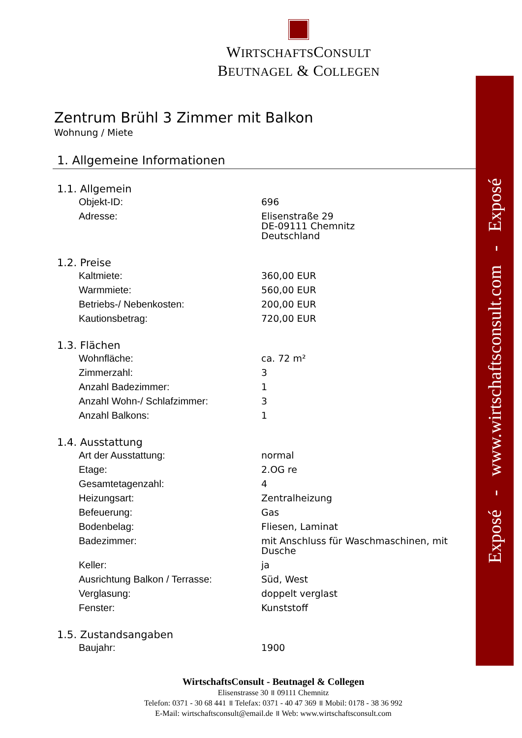WIRTSCHAFTSCONSULT
BEUTNAGEL & COLLEGEN
Zentrum Brühl 3 Zimmer mit Balkon
Wohnung / Miete
1. Allgemeine Informationen
1.1. Allgemein
| Objekt-ID: | 696 |
| Adresse: | Elisenstraße 29 DE-09111 Chemnitz Deutschland |
1.2. Preise
| Kaltmiete: | 360,00 EUR |
| Warmmiete: | 560,00 EUR |
| Betriebs-/ Nebenkosten: | 200,00 EUR |
| Kautionsbetrag: | 720,00 EUR |
1.3. Flächen
| Wohnfläche: | ca. 72 m² |
| Zimmerzahl: | 3 |
| Anzahl Badezimmer: | 1 |
| Anzahl Wohn-/ Schlafzimmer: | 3 |
| Anzahl Balkons: | 1 |
1.4. Ausstattung
| Art der Ausstattung: | normal |
| Etage: | 2.OG re |
| Gesamtetagenzahl: | 4 |
| Heizungsart: | Zentralheizung |
| Befeuerung: | Gas |
| Bodenbelag: | Fliesen, Laminat |
| Badezimmer: | mit Anschluss für Waschmaschinen, mit Dusche |
| Keller: | ja |
| Ausrichtung Balkon / Terrasse: | Süd, West |
| Verglasung: | doppelt verglast |
| Fenster: | Kunststoff |
1.5. Zustandsangaben
| Baujahr: | 1900 |
Exposé - www.wirtschaftsconsult.com - Exposé
WirtschaftsConsult - Beutnagel & Collegen
Elisenstrasse 30 ॥ 09111 Chemnitz
Telefon: 0371 - 30 68 441 ॥ Telefax: 0371 - 40 47 369 ॥ Mobil: 0178 - 38 36 992
E-Mail: wirtschaftsconsult@email.de ॥ Web: www.wirtschaftsconsult.com